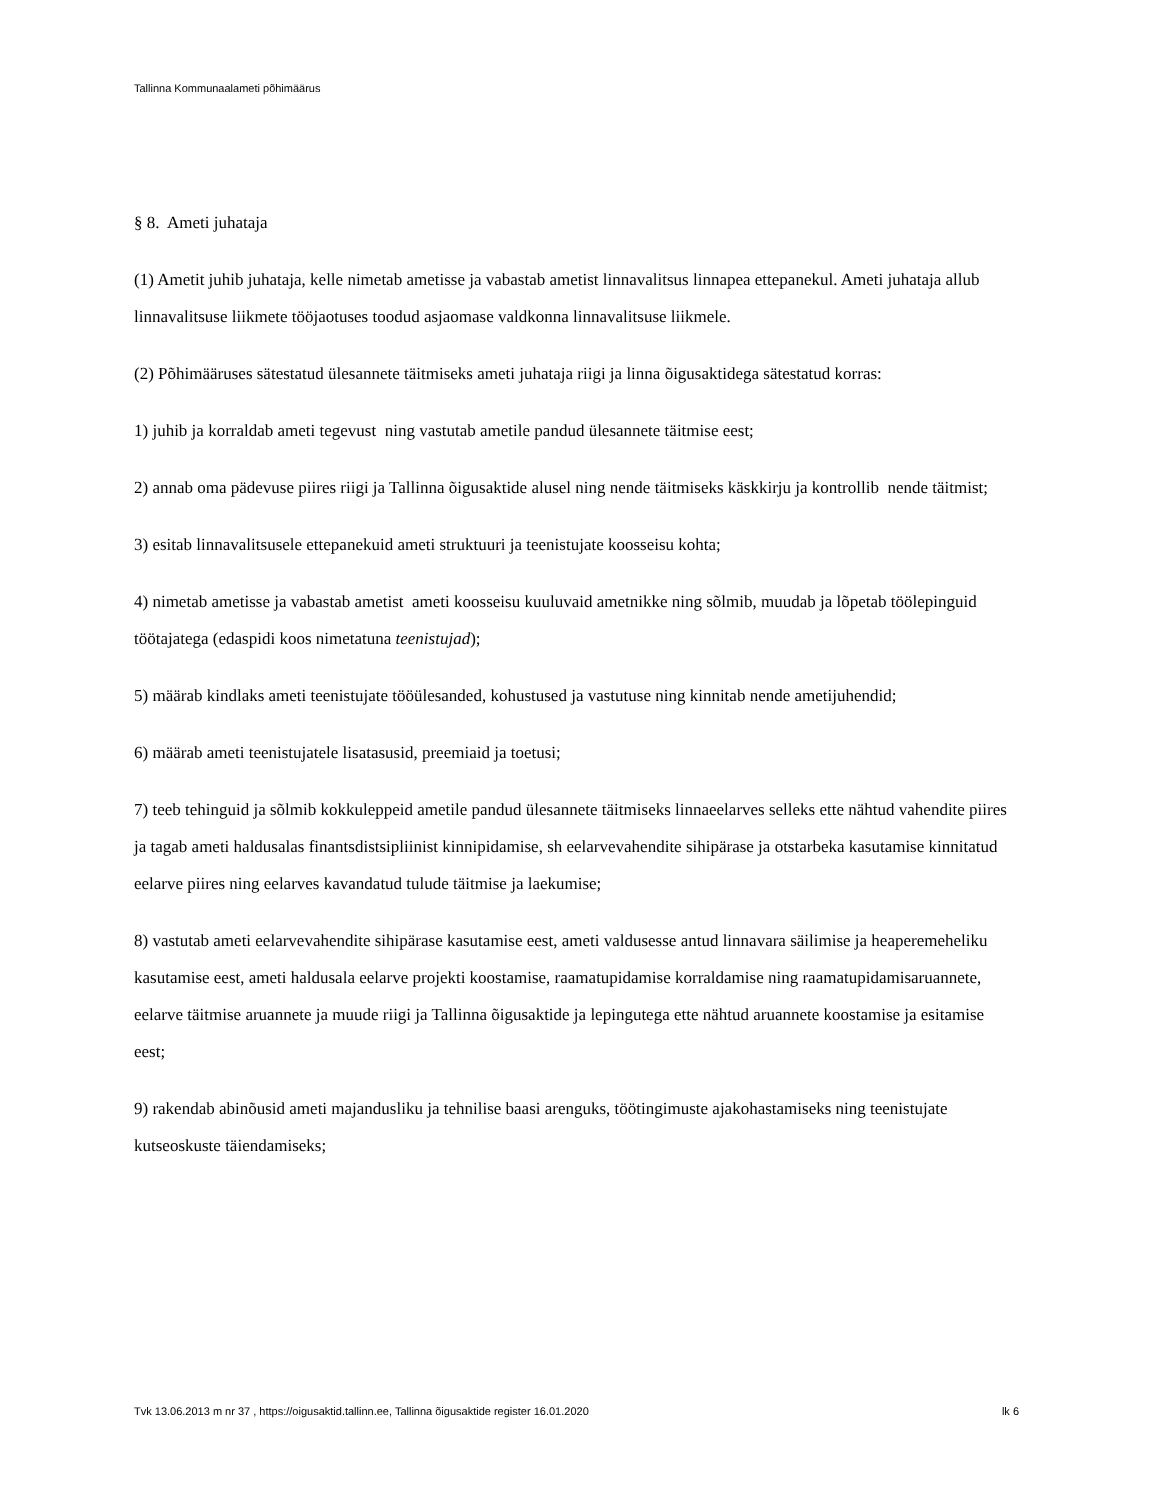Tallinna Kommunaalameti põhimäärus
§ 8. Ameti juhataja
(1) Ametit juhib juhataja, kelle nimetab ametisse ja vabastab ametist linnavalitsus linnapea ettepanekul. Ameti juhataja allub linnavalitsuse liikmete tööjaotuses toodud asjaomase valdkonna linnavalitsuse liikmele.
(2) Põhimääruses sätestatud ülesannete täitmiseks ameti juhataja riigi ja linna õigusaktidega sätestatud korras:
1) juhib ja korraldab ameti tegevust ning vastutab ametile pandud ülesannete täitmise eest;
2) annab oma pädevuse piires riigi ja Tallinna õigusaktide alusel ning nende täitmiseks käskkirju ja kontrollib nende täitmist;
3) esitab linnavalitsusele ettepanekuid ameti struktuuri ja teenistujate koosseisu kohta;
4) nimetab ametisse ja vabastab ametist ameti koosseisu kuuluvaid ametnikke ning sõlmib, muudab ja lõpetab töölepinguid töötajatega (edaspidi koos nimetatuna teenistujad);
5) määrab kindlaks ameti teenistujate tööülesanded, kohustused ja vastutuse ning kinnitab nende ametijuhendid;
6) määrab ameti teenistujatele lisatasusid, preemiaid ja toetusi;
7) teeb tehinguid ja sõlmib kokkuleppeid ametile pandud ülesannete täitmiseks linnaeelarves selleks ette nähtud vahendite piires ja tagab ameti haldusalas finantsdistsipliinist kinnipidamise, sh eelarvevahendite sihipärase ja otstarbeka kasutamise kinnitatud eelarve piires ning eelarves kavandatud tulude täitmise ja laekumise;
8) vastutab ameti eelarvevahendite sihipärase kasutamise eest, ameti valdusesse antud linnavara säilimise ja heaperemeheliku kasutamise eest, ameti haldusala eelarve projekti koostamise, raamatupidamise korraldamise ning raamatupidamisaruannete, eelarve täitmise aruannete ja muude riigi ja Tallinna õigusaktide ja lepingutega ette nähtud aruannete koostamise ja esitamise eest;
9) rakendab abinõusid ameti majandusliku ja tehnilise baasi arenguks, töötingimuste ajakohastamiseks ning teenistujate kutseoskuste täiendamiseks;
Tvk 13.06.2013 m nr 37 , https://oigusaktid.tallinn.ee, Tallinna õigusaktide register 16.01.2020 lk 6